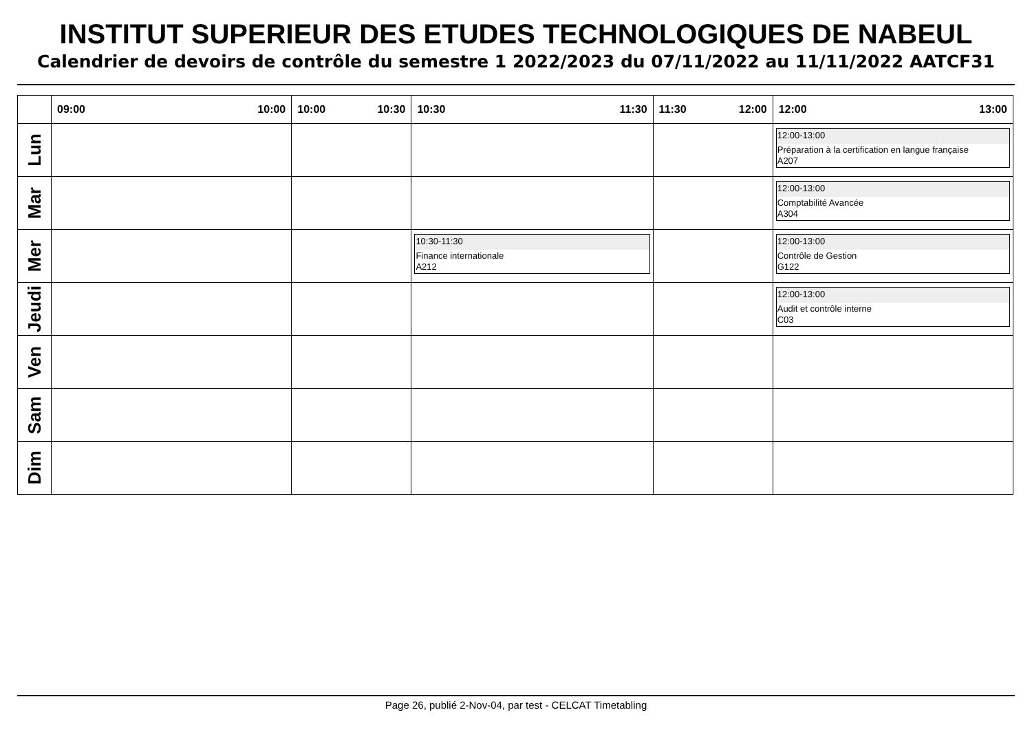INSTITUT SUPERIEUR DES ETUDES TECHNOLOGIQUES DE NABEUL
Calendrier de devoirs de contrôle du semestre 1 2022/2023 du 07/11/2022 au 11/11/2022 AATCF31
| | 09:00 10:00 | 10:00 10:30 | 10:30 11:30 | 11:30 12:00 | 12:00 13:00 |
| --- | --- | --- | --- | --- | --- |
| Lun | | | | | 12:00-13:00 Préparation à la certification en langue française A207 |
| Mar | | | | | 12:00-13:00 Comptabilité Avancée A304 |
| Mer | | | 10:30-11:30 Finance internationale A212 | | 12:00-13:00 Contrôle de Gestion G122 |
| Jeudi | | | | | 12:00-13:00 Audit et contrôle interne C03 |
| Ven | | | | | |
| Sam | | | | | |
| Dim | | | | | |
Page 26, publié 2-Nov-04, par test - CELCAT Timetabling